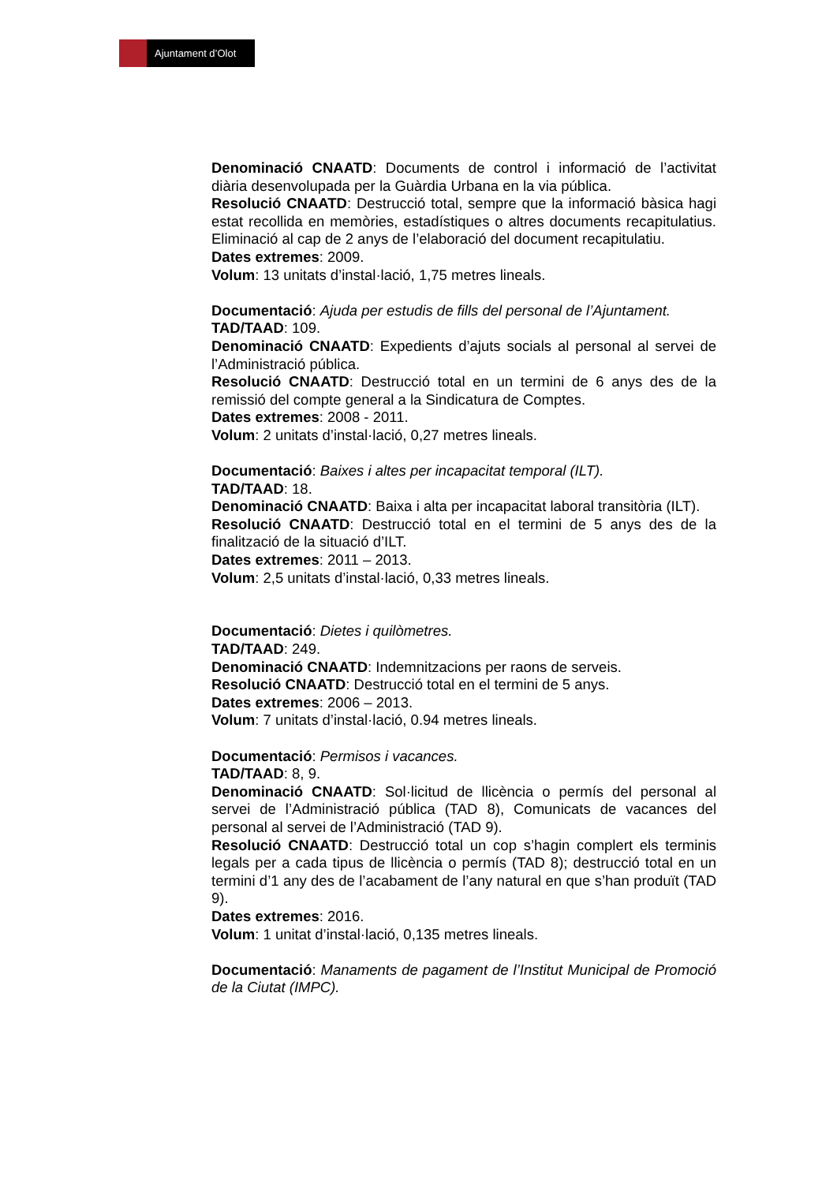Ajuntament d’Olot
Denominació CNAATD: Documents de control i informació de l’activitat diària desenvolupada per la Guàrdia Urbana en la via pública.
Resolució CNAATD: Destrucció total, sempre que la informació bàsica hagi estat recollida en memòries, estadístiques o altres documents recapitulatius. Eliminació al cap de 2 anys de l’elaboració del document recapitulatiu.
Dates extremes: 2009.
Volum: 13 unitats d’instal·lació, 1,75 metres lineals.
Documentació: Ajuda per estudis de fills del personal de l’Ajuntament.
TAD/TAAD: 109.
Denominació CNAATD: Expedients d’ajuts socials al personal al servei de l’Administració pública.
Resolució CNAATD: Destrucció total en un termini de 6 anys des de la remissió del compte general a la Sindicatura de Comptes.
Dates extremes: 2008 - 2011.
Volum: 2 unitats d’instal·lació, 0,27 metres lineals.
Documentació: Baixes i altes per incapacitat temporal (ILT).
TAD/TAAD: 18.
Denominació CNAATD: Baixa i alta per incapacitat laboral transitòria (ILT).
Resolució CNAATD: Destrucció total en el termini de 5 anys des de la finalització de la situació d’ILT.
Dates extremes: 2011 – 2013.
Volum: 2,5 unitats d’instal·lació, 0,33 metres lineals.
Documentació: Dietes i quilòmetres.
TAD/TAAD: 249.
Denominació CNAATD: Indemnitzacions per raons de serveis.
Resolució CNAATD: Destrucció total en el termini de 5 anys.
Dates extremes: 2006 – 2013.
Volum: 7 unitats d’instal·lació, 0.94 metres lineals.
Documentació: Permisos i vacances.
TAD/TAAD: 8, 9.
Denominació CNAATD: Sol·licitud de llicència o permís del personal al servei de l’Administració pública (TAD 8), Comunicats de vacances del personal al servei de l’Administració (TAD 9).
Resolució CNAATD: Destrucció total un cop s’hagin complert els terminis legals per a cada tipus de llicència o permís (TAD 8); destrucció total en un termini d’1 any des de l’acabament de l’any natural en que s’han produït (TAD 9).
Dates extremes: 2016.
Volum: 1 unitat d’instal·lació, 0,135 metres lineals.
Documentació: Manaments de pagament de l’Institut Municipal de Promoció de la Ciutat (IMPC).